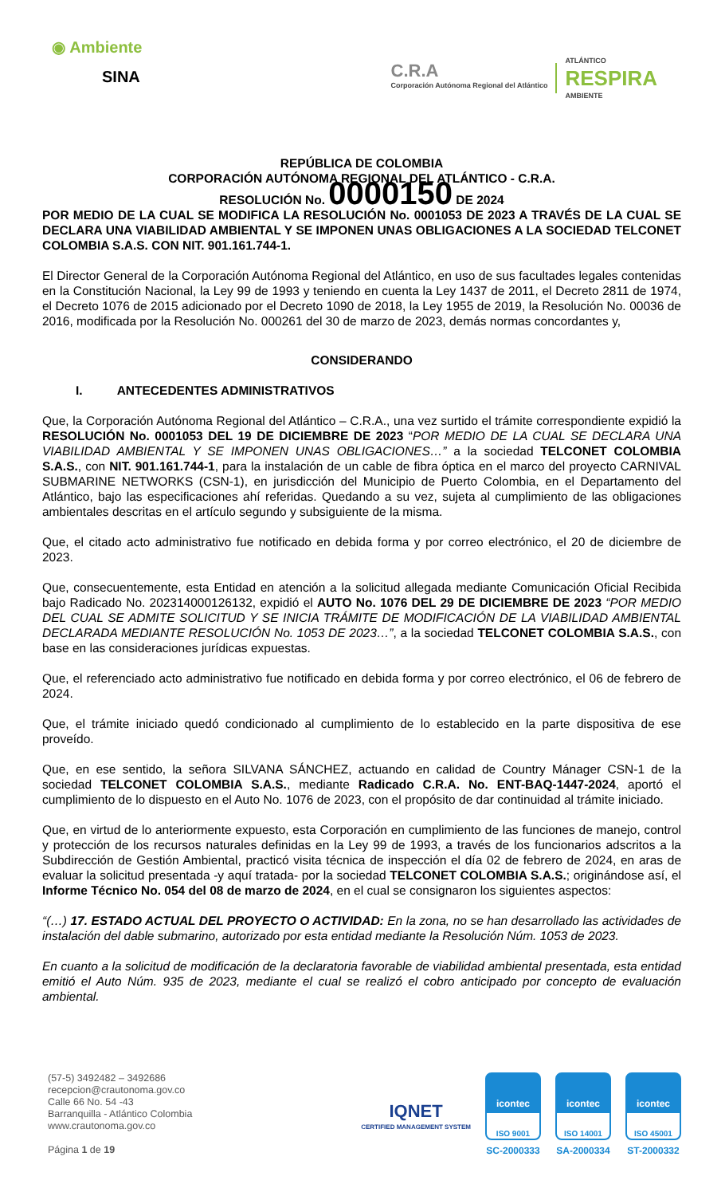◉ Ambiente
SINA
C.R.A
Corporación Autónoma Regional del Atlántico
ATLÁNTICO
RESPIRA
AMBIENTE
REPÚBLICA DE COLOMBIA
CORPORACIÓN AUTÓNOMA REGIONAL DEL ATLÁNTICO - C.R.A.
RESOLUCIÓN No. 0000150 DE 2024
POR MEDIO DE LA CUAL SE MODIFICA LA RESOLUCIÓN No. 0001053 DE 2023 A TRAVÉS DE LA CUAL SE DECLARA UNA VIABILIDAD AMBIENTAL Y SE IMPONEN UNAS OBLIGACIONES A LA SOCIEDAD TELCONET COLOMBIA S.A.S. CON NIT. 901.161.744-1.
El Director General de la Corporación Autónoma Regional del Atlántico, en uso de sus facultades legales contenidas en la Constitución Nacional, la Ley 99 de 1993 y teniendo en cuenta la Ley 1437 de 2011, el Decreto 2811 de 1974, el Decreto 1076 de 2015 adicionado por el Decreto 1090 de 2018, la Ley 1955 de 2019, la Resolución No. 00036 de 2016, modificada por la Resolución No. 000261 del 30 de marzo de 2023, demás normas concordantes y,
CONSIDERANDO
I. ANTECEDENTES ADMINISTRATIVOS
Que, la Corporación Autónoma Regional del Atlántico – C.R.A., una vez surtido el trámite correspondiente expidió la RESOLUCIÓN No. 0001053 DEL 19 DE DICIEMBRE DE 2023 “POR MEDIO DE LA CUAL SE DECLARA UNA VIABILIDAD AMBIENTAL Y SE IMPONEN UNAS OBLIGACIONES…” a la sociedad TELCONET COLOMBIA S.A.S., con NIT. 901.161.744-1, para la instalación de un cable de fibra óptica en el marco del proyecto CARNIVAL SUBMARINE NETWORKS (CSN-1), en jurisdicción del Municipio de Puerto Colombia, en el Departamento del Atlántico, bajo las especificaciones ahí referidas. Quedando a su vez, sujeta al cumplimiento de las obligaciones ambientales descritas en el artículo segundo y subsiguiente de la misma.
Que, el citado acto administrativo fue notificado en debida forma y por correo electrónico, el 20 de diciembre de 2023.
Que, consecuentemente, esta Entidad en atención a la solicitud allegada mediante Comunicación Oficial Recibida bajo Radicado No. 202314000126132, expidió el AUTO No. 1076 DEL 29 DE DICIEMBRE DE 2023 “POR MEDIO DEL CUAL SE ADMITE SOLICITUD Y SE INICIA TRÁMITE DE MODIFICACIÓN DE LA VIABILIDAD AMBIENTAL DECLARADA MEDIANTE RESOLUCIÓN No. 1053 DE 2023…”, a la sociedad TELCONET COLOMBIA S.A.S., con base en las consideraciones jurídicas expuestas.
Que, el referenciado acto administrativo fue notificado en debida forma y por correo electrónico, el 06 de febrero de 2024.
Que, el trámite iniciado quedó condicionado al cumplimiento de lo establecido en la parte dispositiva de ese proveído.
Que, en ese sentido, la señora SILVANA SÁNCHEZ, actuando en calidad de Country Mánager CSN-1 de la sociedad TELCONET COLOMBIA S.A.S., mediante Radicado C.R.A. No. ENT-BAQ-1447-2024, aportó el cumplimiento de lo dispuesto en el Auto No. 1076 de 2023, con el propósito de dar continuidad al trámite iniciado.
Que, en virtud de lo anteriormente expuesto, esta Corporación en cumplimiento de las funciones de manejo, control y protección de los recursos naturales definidas en la Ley 99 de 1993, a través de los funcionarios adscritos a la Subdirección de Gestión Ambiental, practicó visita técnica de inspección el día 02 de febrero de 2024, en aras de evaluar la solicitud presentada -y aquí tratada- por la sociedad TELCONET COLOMBIA S.A.S.; originándose así, el Informe Técnico No. 054 del 08 de marzo de 2024, en el cual se consignaron los siguientes aspectos:
“(…) 17. ESTADO ACTUAL DEL PROYECTO O ACTIVIDAD: En la zona, no se han desarrollado las actividades de instalación del dable submarino, autorizado por esta entidad mediante la Resolución Núm. 1053 de 2023.
En cuanto a la solicitud de modificación de la declaratoria favorable de viabilidad ambiental presentada, esta entidad emitió el Auto Núm. 935 de 2023, mediante el cual se realizó el cobro anticipado por concepto de evaluación ambiental.
(57-5) 3492482 – 3492686
recepcion@crautonoma.gov.co
Calle 66 No. 54 -43
Barranquilla - Atlántico Colombia
www.crautonoma.gov.co
Página 1 de 19
IQNET
CERTIFIED MANAGEMENT SYSTEM
icontec
ISO 9001
SC-2000333
icontec
ISO 14001
SA-2000334
icontec
ISO 45001
ST-2000332